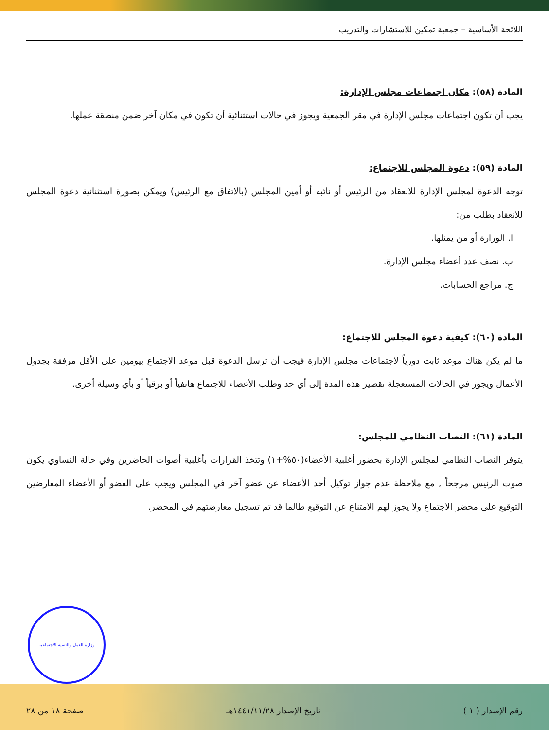اللائحة الأساسية – جمعية تمكين للاستشارات والتدريب
المادة (٥٨): مكان اجتماعات مجلس الإدارة:
يجب أن تكون اجتماعات مجلس الإدارة في مقر الجمعية ويجوز في حالات استثنائية أن تكون في مكان آخر ضمن منطقة عملها.
المادة (٥٩): دعوة المجلس للاجتماع:
توجه الدعوة لمجلس الإدارة للانعقاد من الرئيس أو نائبه أو أمين المجلس (بالاتفاق مع الرئيس) ويمكن بصورة استثنائية دعوة المجلس للانعقاد بطلب من:
ا. الوزارة أو من يمثلها.
ب. نصف عدد أعضاء مجلس الإدارة.
ج. مراجع الحسابات.
المادة (٦٠): كيفية دعوة المجلس للاجتماع:
ما لم يكن هناك موعد ثابت دورياً لاجتماعات مجلس الإدارة فيجب أن ترسل الدعوة قبل موعد الاجتماع بيومين على الأقل مرفقة بجدول الأعمال ويجوز في الحالات المستعجلة تقصير هذه المدة إلى أي حد وطلب الأعضاء للاجتماع هاتفياً أو برقياً أو بأي وسيلة أخرى.
المادة (٦١): النصاب النظامي للمجلس:
يتوفر النصاب النظامي لمجلس الإدارة بحضور أغلبية الأعضاء(٥٠%+١) وتتخذ القرارات بأغلبية أصوات الحاضرين وفي حالة التساوي يكون صوت الرئيس مرجحاً , مع ملاحظة عدم جواز توكيل أحد الأعضاء عن عضو آخر في المجلس ويجب على العضو أو الأعضاء المعارضين التوقيع على محضر الاجتماع ولا يجوز لهم الامتناع عن التوقيع طالما قد تم تسجيل معارضتهم في المحضر.
وزارة العمل والتنمية الاجتماعية
رقم الإصدار ( ١ ) تاريخ الإصدار ١٤٤١/١١/٢٨هـ صفحة ١٨ من ٢٨